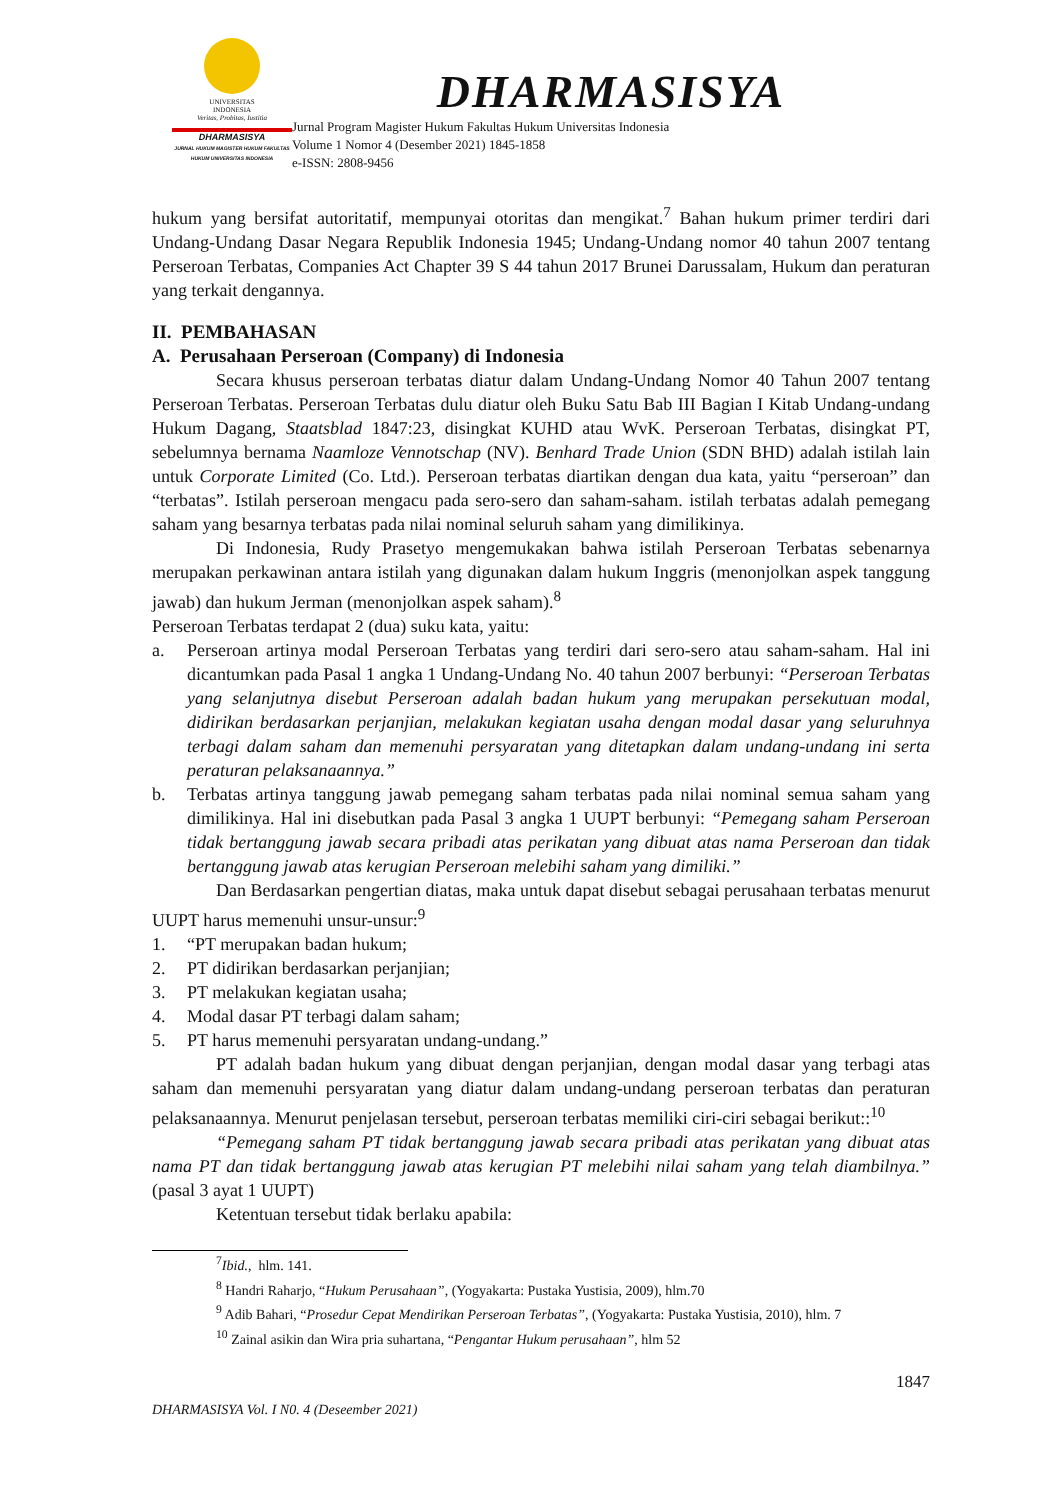UNIVERSITAS
INDONESIA
Veritas, Probitas, Iustitia
DHARMASISYA
JURNAL HUKUM MAGISTER HUKUM FAKULTAS HUKUM UNIVERSITAS INDONESIA
DHARMASISYA
Jurnal Program Magister Hukum Fakultas Hukum Universitas Indonesia
Volume 1 Nomor 4 (Desember 2021) 1845-1858
e-ISSN: 2808-9456
hukum yang bersifat autoritatif, mempunyai otoritas dan mengikat.<sup>7</sup> Bahan hukum primer terdiri dari Undang-Undang Dasar Negara Republik Indonesia 1945; Undang-Undang nomor 40 tahun 2007 tentang Perseroan Terbatas, Companies Act Chapter 39 S 44 tahun 2017 Brunei Darussalam, Hukum dan peraturan yang terkait dengannya.
II. PEMBAHASAN
A. Perusahaan Perseroan (Company) di Indonesia
Secara khusus perseroan terbatas diatur dalam Undang-Undang Nomor 40 Tahun 2007 tentang Perseroan Terbatas. Perseroan Terbatas dulu diatur oleh Buku Satu Bab III Bagian I Kitab Undang-undang Hukum Dagang, Staatsblad 1847:23, disingkat KUHD atau WvK. Perseroan Terbatas, disingkat PT, sebelumnya bernama Naamloze Vennotschap (NV). Benhard Trade Union (SDN BHD) adalah istilah lain untuk Corporate Limited (Co. Ltd.). Perseroan terbatas diartikan dengan dua kata, yaitu “perseroan” dan “terbatas”. Istilah perseroan mengacu pada sero-sero dan saham-saham. istilah terbatas adalah pemegang saham yang besarnya terbatas pada nilai nominal seluruh saham yang dimilikinya.
Di Indonesia, Rudy Prasetyo mengemukakan bahwa istilah Perseroan Terbatas sebenarnya merupakan perkawinan antara istilah yang digunakan dalam hukum Inggris (menonjolkan aspek tanggung jawab) dan hukum Jerman (menonjolkan aspek saham).<sup>8</sup>
Perseroan Terbatas terdapat 2 (dua) suku kata, yaitu:
a. Perseroan artinya modal Perseroan Terbatas yang terdiri dari sero-sero atau saham-saham. Hal ini dicantumkan pada Pasal 1 angka 1 Undang-Undang No. 40 tahun 2007 berbunyi: “Perseroan Terbatas yang selanjutnya disebut Perseroan adalah badan hukum yang merupakan persekutuan modal, didirikan berdasarkan perjanjian, melakukan kegiatan usaha dengan modal dasar yang seluruhnya terbagi dalam saham dan memenuhi persyaratan yang ditetapkan dalam undang-undang ini serta peraturan pelaksanaannya.”
b. Terbatas artinya tanggung jawab pemegang saham terbatas pada nilai nominal semua saham yang dimilikinya. Hal ini disebutkan pada Pasal 3 angka 1 UUPT berbunyi: “Pemegang saham Perseroan tidak bertanggung jawab secara pribadi atas perikatan yang dibuat atas nama Perseroan dan tidak bertanggung jawab atas kerugian Perseroan melebihi saham yang dimiliki.”
Dan Berdasarkan pengertian diatas, maka untuk dapat disebut sebagai perusahaan terbatas menurut UUPT harus memenuhi unsur-unsur:<sup>9</sup>
1. “PT merupakan badan hukum;
2. PT didirikan berdasarkan perjanjian;
3. PT melakukan kegiatan usaha;
4. Modal dasar PT terbagi dalam saham;
5. PT harus memenuhi persyaratan undang-undang.”
PT adalah badan hukum yang dibuat dengan perjanjian, dengan modal dasar yang terbagi atas saham dan memenuhi persyaratan yang diatur dalam undang-undang perseroan terbatas dan peraturan pelaksanaannya. Menurut penjelasan tersebut, perseroan terbatas memiliki ciri-ciri sebagai berikut::<sup>10</sup>
“Pemegang saham PT tidak bertanggung jawab secara pribadi atas perikatan yang dibuat atas nama PT dan tidak bertanggung jawab atas kerugian PT melebihi nilai saham yang telah diambilnya.” (pasal 3 ayat 1 UUPT)
Ketentuan tersebut tidak berlaku apabila:
<sup>7</sup> Ibid., hlm. 141.
<sup>8</sup> Handri Raharjo, “Hukum Perusahaan”, (Yogyakarta: Pustaka Yustisia, 2009), hlm.70
<sup>9</sup> Adib Bahari, “Prosedur Cepat Mendirikan Perseroan Terbatas”, (Yogyakarta: Pustaka Yustisia, 2010), hlm. 7
<sup>10</sup> Zainal asikin dan Wira pria suhartana, “Pengantar Hukum perusahaan”, hlm 52
1847
DHARMASISYA Vol. I N0. 4 (Deseember 2021)